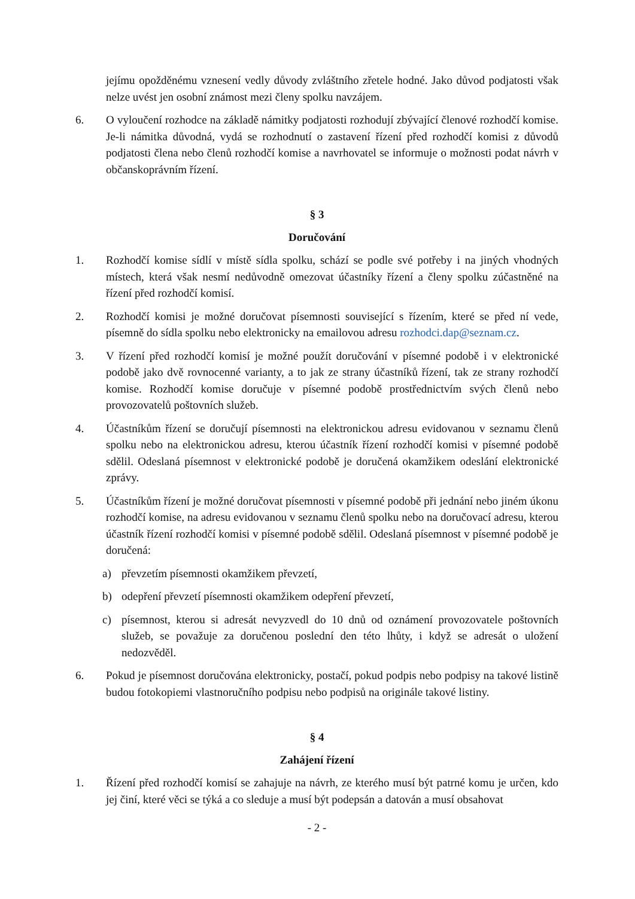jejímu opožděnému vznesení vedly důvody zvláštního zřetele hodné. Jako důvod podjatosti však nelze uvést jen osobní známost mezi členy spolku navzájem.
6. O vyloučení rozhodce na základě námitky podjatosti rozhodují zbývající členové rozhodčí komise. Je-li námitka důvodná, vydá se rozhodnutí o zastavení řízení před rozhodčí komisi z důvodů podjatosti člena nebo členů rozhodčí komise a navrhovatel se informuje o možnosti podat návrh v občanskoprávním řízení.
§ 3
Doručování
1. Rozhodčí komise sídlí v místě sídla spolku, schází se podle své potřeby i na jiných vhodných místech, která však nesmí nedůvodně omezovat účastníky řízení a členy spolku zúčastněné na řízení před rozhodčí komisí.
2. Rozhodčí komisi je možné doručovat písemnosti související s řízením, které se před ní vede, písemně do sídla spolku nebo elektronicky na emailovou adresu rozhodci.dap@seznam.cz.
3. V řízení před rozhodčí komisí je možné použít doručování v písemné podobě i v elektronické podobě jako dvě rovnocenné varianty, a to jak ze strany účastníků řízení, tak ze strany rozhodčí komise. Rozhodčí komise doručuje v písemné podobě prostřednictvím svých členů nebo provozovatelů poštovních služeb.
4. Účastníkům řízení se doručují písemnosti na elektronickou adresu evidovanou v seznamu členů spolku nebo na elektronickou adresu, kterou účastník řízení rozhodčí komisi v písemné podobě sdělil. Odeslaná písemnost v elektronické podobě je doručená okamžikem odeslání elektronické zprávy.
5. Účastníkům řízení je možné doručovat písemnosti v písemné podobě při jednání nebo jiném úkonu rozhodčí komise, na adresu evidovanou v seznamu členů spolku nebo na doručovací adresu, kterou účastník řízení rozhodčí komisi v písemné podobě sdělil. Odeslaná písemnost v písemné podobě je doručená:
a) převzetím písemnosti okamžikem převzetí,
b) odepření převzetí písemnosti okamžikem odepření převzetí,
c) písemnost, kterou si adresát nevyzvedl do 10 dnů od oznámení provozovatele poštovních služeb, se považuje za doručenou poslední den této lhůty, i když se adresát o uložení nedozvěděl.
6. Pokud je písemnost doručována elektronicky, postačí, pokud podpis nebo podpisy na takové listině budou fotokopiemi vlastnoručního podpisu nebo podpisů na originále takové listiny.
§ 4
Zahájení řízení
1. Řízení před rozhodčí komisí se zahajuje na návrh, ze kterého musí být patrné komu je určen, kdo jej činí, které věci se týká a co sleduje a musí být podepsán a datován a musí obsahovat
- 2 -